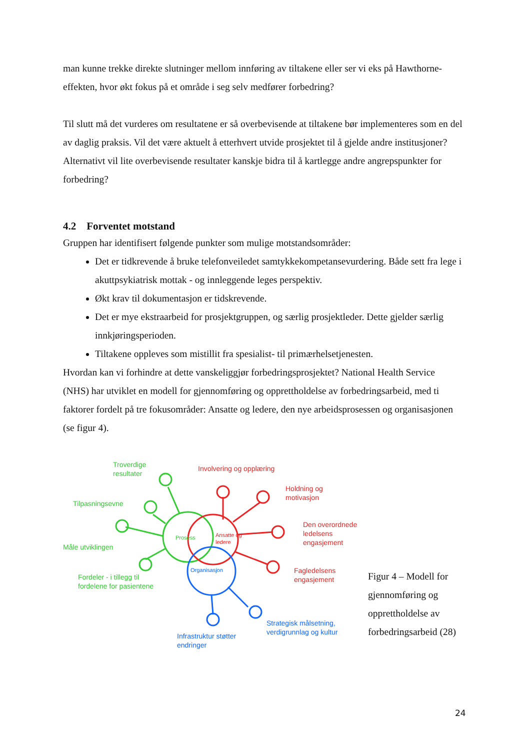man kunne trekke direkte slutninger mellom innføring av tiltakene eller ser vi eks på Hawthorne-effekten, hvor økt fokus på et område i seg selv medfører forbedring?
Til slutt må det vurderes om resultatene er så overbevisende at tiltakene bør implementeres som en del av daglig praksis. Vil det være aktuelt å etterhvert utvide prosjektet til å gjelde andre institusjoner? Alternativt vil lite overbevisende resultater kanskje bidra til å kartlegge andre angrepspunkter for forbedring?
4.2 Forventet motstand
Gruppen har identifisert følgende punkter som mulige motstandsområder:
Det er tidkrevende å bruke telefonveiledet samtykkekompetansevurdering. Både sett fra lege i akuttpsykiatrisk mottak - og innleggende leges perspektiv.
Økt krav til dokumentasjon er tidskrevende.
Det er mye ekstraarbeid for prosjektgruppen, og særlig prosjektleder. Dette gjelder særlig innkjøringsperioden.
Tiltakene oppleves som mistillit fra spesialist- til primærhelsetjenesten.
Hvordan kan vi forhindre at dette vanskeliggjør forbedringsprosjektet? National Health Service (NHS) har utviklet en modell for gjennomføring og opprettholdelse av forbedringsarbeid, med ti faktorer fordelt på tre fokusområder: Ansatte og ledere, den nye arbeidsprosessen og organisasjonen (se figur 4).
Troverdige
resultater
Tilpasningsevne
Måle utviklingen
Fordeler - i tillegg til
fordelene for pasientene
Prosess
Ansatte og
ledere
Organisasjon
Involvering og opplæring
Holdning og
motivasjon
Den overordnede
ledelsens
engasjement
Fagledelsens
engasjement
Strategisk målsetning,
verdigrunnlag og kultur
Infrastruktur støtter
endringer
Figur 4 – Modell for gjennomføring og opprettholdelse av forbedringsarbeid (28)
24